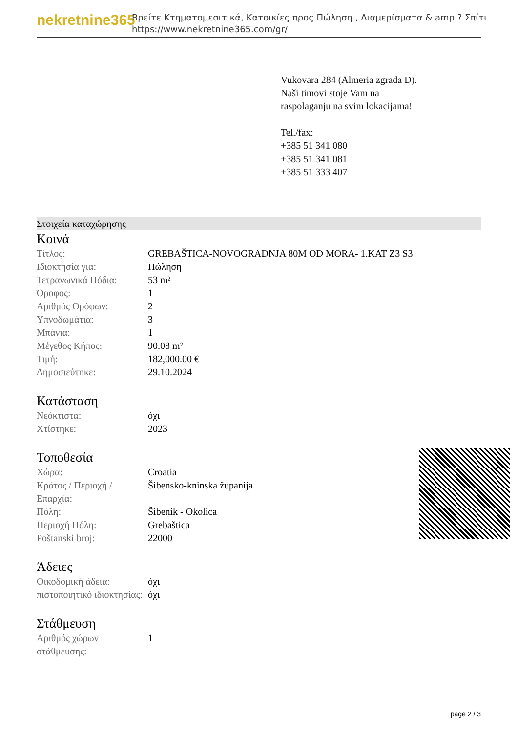nekretnine365
Βρείτε Κτηματομεσιτικά, Κατοικίες προς Πώληση , Διαμερίσματα & amp ? Σπίτι
https://www.nekretnine365.com/gr/
Vukovara 284 (Almeria zgrada D).
Naši timovi stoje Vam na raspolaganju na svim lokacijama!
Tel./fax:
+385 51 341 080
+385 51 341 081
+385 51 333 407
Στοιχεία καταχώρησης
Κοινά
| Τίτλος: | GREBAŠTICA-NOVOGRADNJA 80M OD MORA- 1.KAT Z3 S3 |
| Ιδιοκτησία για: | Πώληση |
| Τετραγωνικά Πόδια: | 53 m² |
| Όροφος: | 1 |
| Αριθμός Ορόφων: | 2 |
| Υπνοδωμάτια: | 3 |
| Μπάνια: | 1 |
| Μέγεθος Κήπος: | 90.08 m² |
| Τιμή: | 182,000.00 € |
| Δημοσιεύτηκε: | 29.10.2024 |
Κατάσταση
| Νεόκτιστα: | όχι |
| Χτίστηκε: | 2023 |
Τοποθεσία
| Χώρα: | Croatia |
| Κράτος / Περιοχή / Επαρχία: | Šibensko-kninska županija |
| Πόλη: | Šibenik - Okolica |
| Περιοχή Πόλη: | Grebaštica |
| Poštanski broj: | 22000 |
Άδειες
| Οικοδομική άδεια: | όχι |
| πιστοποιητικό ιδιοκτησίας: | όχι |
Στάθμευση
| Αριθμός χώρων στάθμευσης: | 1 |
page 2 / 3